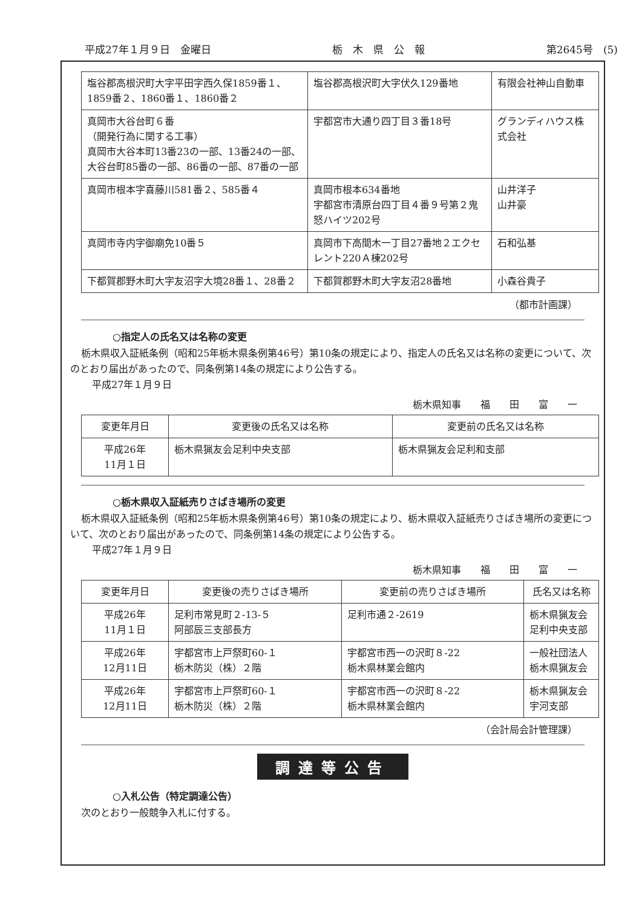平成27年１月９日　金曜日 栃　木　県　公　報 第2645号　(5)
| 塩谷郡高根沢町大字平田字西久保1859番１、1859番２、1860番１、1860番２ | 塩谷郡高根沢町大字伏久129番地 | 有限会社神山自動車 |
| 真岡市大谷台町６番 （開発行為に関する工事） 真岡市大谷本町13番23の一部、13番24の一部、大谷台町85番の一部、86番の一部、87番の一部 | 宇都宮市大通り四丁目３番18号 | グランディハウス株式会社 |
| 真岡市根本字喜藤川581番２、585番４ | 真岡市根本634番地 宇都宮市清原台四丁目４番９号第２鬼怒ハイツ202号 | 山井洋子 山井豪 |
| 真岡市寺内字御廟免10番５ | 真岡市下高間木一丁目27番地２エクセレント220Ａ棟202号 | 石和弘基 |
| 下都賀郡野木町大字友沼字大境28番１、28番２ | 下都賀郡野木町大字友沼28番地 | 小森谷貴子 |
（都市計画課）
○指定人の氏名又は名称の変更
栃木県収入証紙条例（昭和25年栃木県条例第46号）第10条の規定により、指定人の氏名又は名称の変更について、次のとおり届出があったので、同条例第14条の規定により公告する。
平成27年１月９日
栃木県知事　　福　　田　　富　　一
| 変更年月日 | 変更後の氏名又は名称 | 変更前の氏名又は名称 |
| --- | --- | --- |
| 平成26年 11月１日 | 栃木県猟友会足利中央支部 | 栃木県猟友会足利和支部 |
○栃木県収入証紙売りさばき場所の変更
栃木県収入証紙条例（昭和25年栃木県条例第46号）第10条の規定により、栃木県収入証紙売りさばき場所の変更について、次のとおり届出があったので、同条例第14条の規定により公告する。
平成27年１月９日
栃木県知事　　福　　田　　富　　一
| 変更年月日 | 変更後の売りさばき場所 | 変更前の売りさばき場所 | 氏名又は名称 |
| --- | --- | --- | --- |
| 平成26年 11月１日 | 足利市常見町２-13-５ 阿部辰三支部長方 | 足利市通２-2619 | 栃木県猟友会 足利中央支部 |
| 平成26年 12月11日 | 宇都宮市上戸祭町60-１ 栃木防災（株）２階 | 宇都宮市西一の沢町８-22 栃木県林業会館内 | 一般社団法人 栃木県猟友会 |
| 平成26年 12月11日 | 宇都宮市上戸祭町60-１ 栃木防災（株）２階 | 宇都宮市西一の沢町８-22 栃木県林業会館内 | 栃木県猟友会 宇河支部 |
（会計局会計管理課）
調達等公告
○入札公告（特定調達公告）
次のとおり一般競争入札に付する。